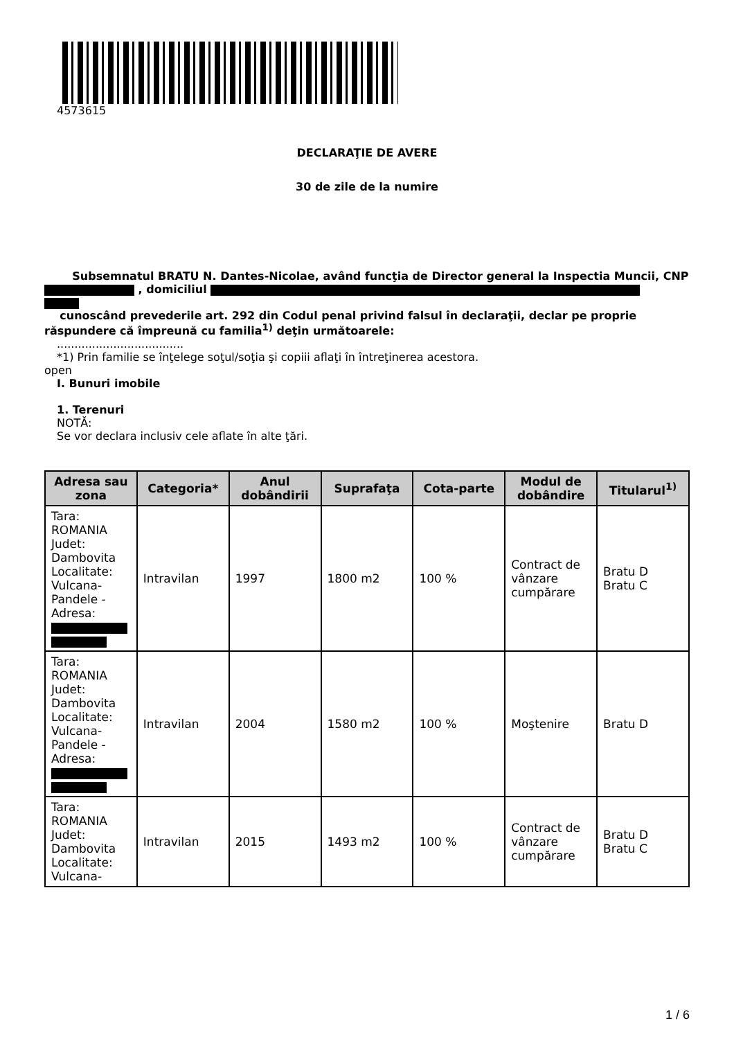4573615
DECLARAŢIE DE AVERE
30 de zile de la numire
Subsemnatul BRATU N. Dantes-Nicolae, având funcţia de Director general la Inspectia Muncii, CNP , domiciliul
cunoscând prevederile art. 292 din Codul penal privind falsul în declaraţii, declar pe proprie răspundere că împreună cu familia<sup>1)</sup> deţin următoarele:
....................................
*1) Prin familie se înţelege soţul/soţia şi copiii aflaţi în întreţinerea acestora.
open
I. Bunuri imobile
1. Terenuri
NOTĂ:
Se vor declara inclusiv cele aflate în alte ţări.
| Adresa sau zona | Categoria* | Anul dobândirii | Suprafaţa | Cota-parte | Modul de dobândire | Titularul<sup>1)</sup> |
| --- | --- | --- | --- | --- | --- | --- |
| Tara: ROMANIA Judet: Dambovita Localitate: Vulcana-Pandele - Adresa: | Intravilan | 1997 | 1800 m2 | 100 % | Contract de vânzare cumpărare | Bratu D Bratu C |
| Tara: ROMANIA Judet: Dambovita Localitate: Vulcana-Pandele - Adresa: | Intravilan | 2004 | 1580 m2 | 100 % | Moştenire | Bratu D |
| Tara: ROMANIA Judet: Dambovita Localitate: Vulcana- | Intravilan | 2015 | 1493 m2 | 100 % | Contract de vânzare cumpărare | Bratu D Bratu C |
1 / 6